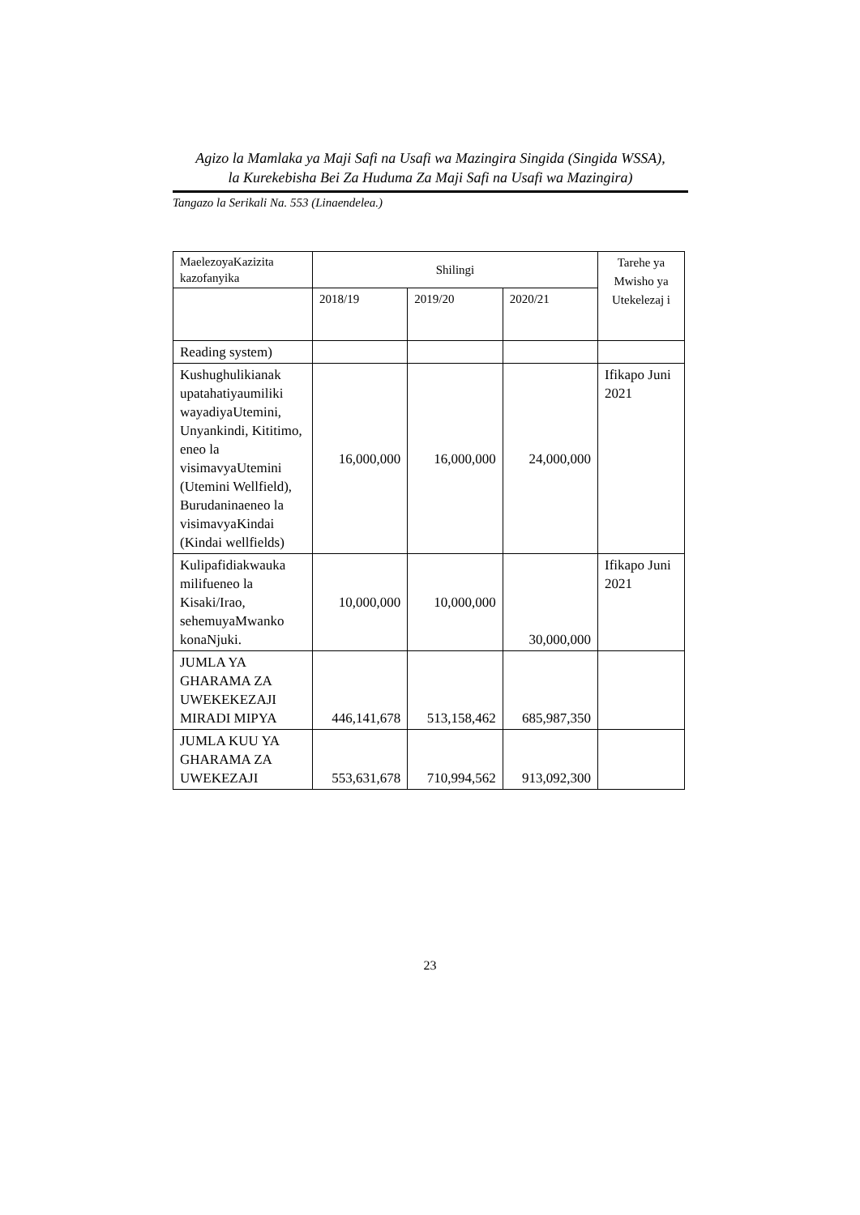Agizo la Mamlaka ya Maji Safi na Usafi wa Mazingira Singida (Singida WSSA),
la Kurekebisha Bei Za Huduma Za Maji Safi na Usafi wa Mazingira)
Tangazo la Serikali Na. 553 (Linaendelea.)
| MaelezoyaKazizita kazofanyika | Shilingi | | | Tarehe ya Mwisho ya Utekelezaj i |
| | 2018/19 | 2019/20 | 2020/21 | |
| Reading system) | | | | |
| Kushughulikianak upatahatiyaumiliki wayadiyaUtemini, Unyankindi, Kititimo, eneo la visimavyaUtemini (Utemini Wellfield), Burudaninaeneo la visimavyaKindai (Kindai wellfields) | 16,000,000 | 16,000,000 | 24,000,000 | Ifikapo Juni 2021 |
| Kulipafidiakwauka milifueneo la Kisaki/Irao, sehemuyaMwanko konaNjuki. | 10,000,000 | 10,000,000 | 30,000,000 | Ifikapo Juni 2021 |
| JUMLA YA GHARAMA ZA UWEKEKEZAJI MIRADI MIPYA | 446,141,678 | 513,158,462 | 685,987,350 | |
| JUMLA KUU YA GHARAMA ZA UWEKEZAJI | 553,631,678 | 710,994,562 | 913,092,300 | |
23